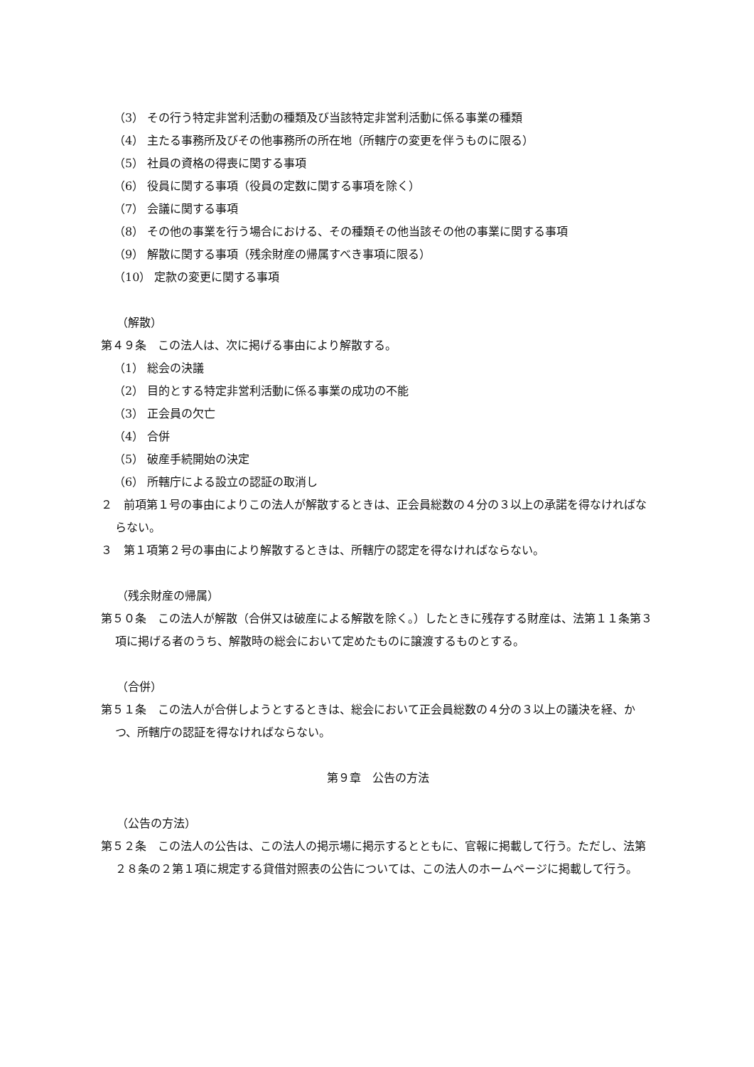（3） その行う特定非営利活動の種類及び当該特定非営利活動に係る事業の種類
（4） 主たる事務所及びその他事務所の所在地（所轄庁の変更を伴うものに限る）
（5） 社員の資格の得喪に関する事項
（6） 役員に関する事項（役員の定数に関する事項を除く）
（7） 会議に関する事項
（8） その他の事業を行う場合における、その種類その他当該その他の事業に関する事項
（9） 解散に関する事項（残余財産の帰属すべき事項に限る）
（10） 定款の変更に関する事項
（解散）
第４９条　この法人は、次に掲げる事由により解散する。
（1） 総会の決議
（2） 目的とする特定非営利活動に係る事業の成功の不能
（3） 正会員の欠亡
（4） 合併
（5） 破産手続開始の決定
（6） 所轄庁による設立の認証の取消し
２　前項第１号の事由によりこの法人が解散するときは、正会員総数の４分の３以上の承諾を得なければならない。
３　第１項第２号の事由により解散するときは、所轄庁の認定を得なければならない。
（残余財産の帰属）
第５０条　この法人が解散（合併又は破産による解散を除く。）したときに残存する財産は、法第１１条第３項に掲げる者のうち、解散時の総会において定めたものに譲渡するものとする。
（合併）
第５１条　この法人が合併しようとするときは、総会において正会員総数の４分の３以上の議決を経、かつ、所轄庁の認証を得なければならない。
第９章　公告の方法
（公告の方法）
第５２条　この法人の公告は、この法人の掲示場に掲示するとともに、官報に掲載して行う。ただし、法第２８条の２第１項に規定する貸借対照表の公告については、この法人のホームページに掲載して行う。